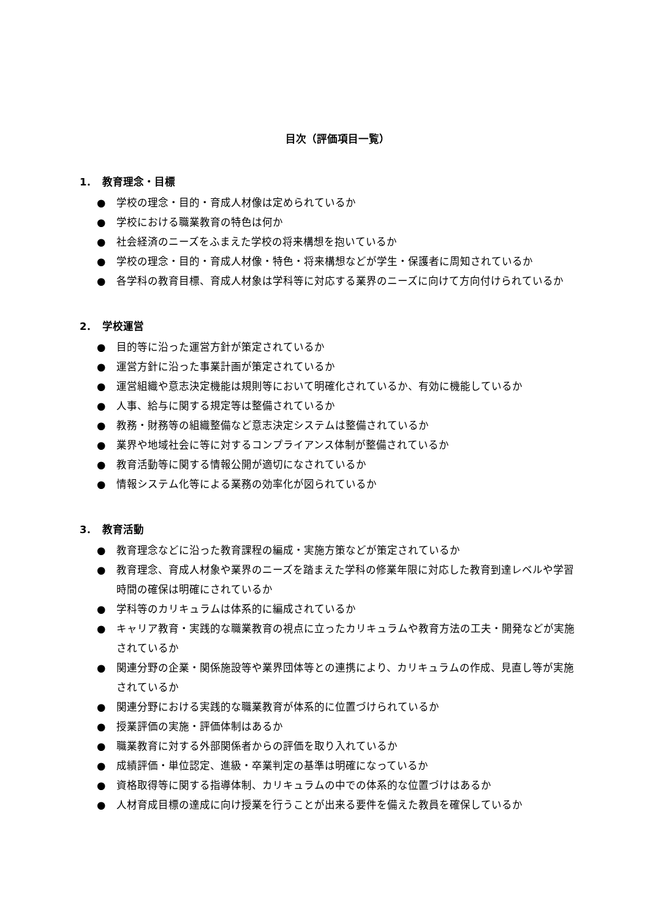目次（評価項目一覧）
1．　教育理念・目標
● 学校の理念・目的・育成人材像は定められているか
● 学校における職業教育の特色は何か
● 社会経済のニーズをふまえた学校の将来構想を抱いているか
● 学校の理念・目的・育成人材像・特色・将来構想などが学生・保護者に周知されているか
● 各学科の教育目標、育成人材象は学科等に対応する業界のニーズに向けて方向付けられているか
2．　学校運営
● 目的等に沿った運営方針が策定されているか
● 運営方針に沿った事業計画が策定されているか
● 運営組織や意志決定機能は規則等において明確化されているか、有効に機能しているか
● 人事、給与に関する規定等は整備されているか
● 教務・財務等の組織整備など意志決定システムは整備されているか
● 業界や地域社会に等に対するコンプライアンス体制が整備されているか
● 教育活動等に関する情報公開が適切になされているか
● 情報システム化等による業務の効率化が図られているか
3．　教育活動
● 教育理念などに沿った教育課程の編成・実施方策などが策定されているか
● 教育理念、育成人材象や業界のニーズを踏まえた学科の修業年限に対応した教育到達レベルや学習時間の確保は明確にされているか
● 学科等のカリキュラムは体系的に編成されているか
● キャリア教育・実践的な職業教育の視点に立ったカリキュラムや教育方法の工夫・開発などが実施されているか
● 関連分野の企業・関係施設等や業界団体等との連携により、カリキュラムの作成、見直し等が実施されているか
● 関連分野における実践的な職業教育が体系的に位置づけられているか
● 授業評価の実施・評価体制はあるか
● 職業教育に対する外部関係者からの評価を取り入れているか
● 成績評価・単位認定、進級・卒業判定の基準は明確になっているか
● 資格取得等に関する指導体制、カリキュラムの中での体系的な位置づけはあるか
● 人材育成目標の達成に向け授業を行うことが出来る要件を備えた教員を確保しているか